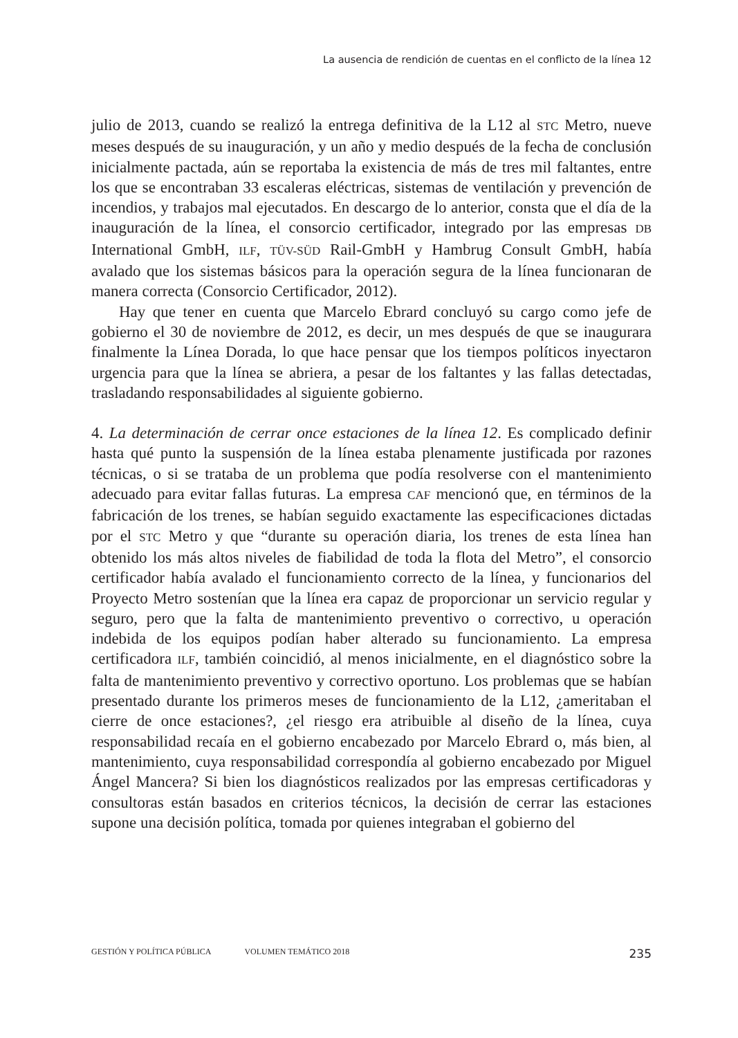La ausencia de rendición de cuentas en el conflicto de la línea 12
julio de 2013, cuando se realizó la entrega definitiva de la L12 al STC Metro, nueve meses después de su inauguración, y un año y medio después de la fecha de conclusión inicialmente pactada, aún se reportaba la existencia de más de tres mil faltantes, entre los que se encontraban 33 escaleras eléctricas, sistemas de ventilación y prevención de incendios, y trabajos mal ejecutados. En descargo de lo anterior, consta que el día de la inauguración de la línea, el consorcio certificador, integrado por las empresas DB International GmbH, ILF, TÜV-SÜD Rail-GmbH y Hambrug Consult GmbH, había avalado que los sistemas básicos para la operación segura de la línea funcionaran de manera correcta (Consorcio Certificador, 2012).
Hay que tener en cuenta que Marcelo Ebrard concluyó su cargo como jefe de gobierno el 30 de noviembre de 2012, es decir, un mes después de que se inaugurara finalmente la Línea Dorada, lo que hace pensar que los tiempos políticos inyectaron urgencia para que la línea se abriera, a pesar de los faltantes y las fallas detectadas, trasladando responsabilidades al siguiente gobierno.
4. La determinación de cerrar once estaciones de la línea 12. Es complicado definir hasta qué punto la suspensión de la línea estaba plenamente justificada por razones técnicas, o si se trataba de un problema que podía resolverse con el mantenimiento adecuado para evitar fallas futuras. La empresa CAF mencionó que, en términos de la fabricación de los trenes, se habían seguido exactamente las especificaciones dictadas por el STC Metro y que “durante su operación diaria, los trenes de esta línea han obtenido los más altos niveles de fiabilidad de toda la flota del Metro”, el consorcio certificador había avalado el funcionamiento correcto de la línea, y funcionarios del Proyecto Metro sostenían que la línea era capaz de proporcionar un servicio regular y seguro, pero que la falta de mantenimiento preventivo o correctivo, u operación indebida de los equipos podían haber alterado su funcionamiento. La empresa certificadora ILF, también coincidió, al menos inicialmente, en el diagnóstico sobre la falta de mantenimiento preventivo y correctivo oportuno. Los problemas que se habían presentado durante los primeros meses de funcionamiento de la L12, ¿ameritaban el cierre de once estaciones?, ¿el riesgo era atribuible al diseño de la línea, cuya responsabilidad recaía en el gobierno encabezado por Marcelo Ebrard o, más bien, al mantenimiento, cuya responsabilidad correspondía al gobierno encabezado por Miguel Ángel Mancera? Si bien los diagnósticos realizados por las empresas certificadoras y consultoras están basados en criterios técnicos, la decisión de cerrar las estaciones supone una decisión política, tomada por quienes integraban el gobierno del
GESTIÓN Y POLÍTICA PÚBLICA VOLUMEN TEMÁTICO 2018 235